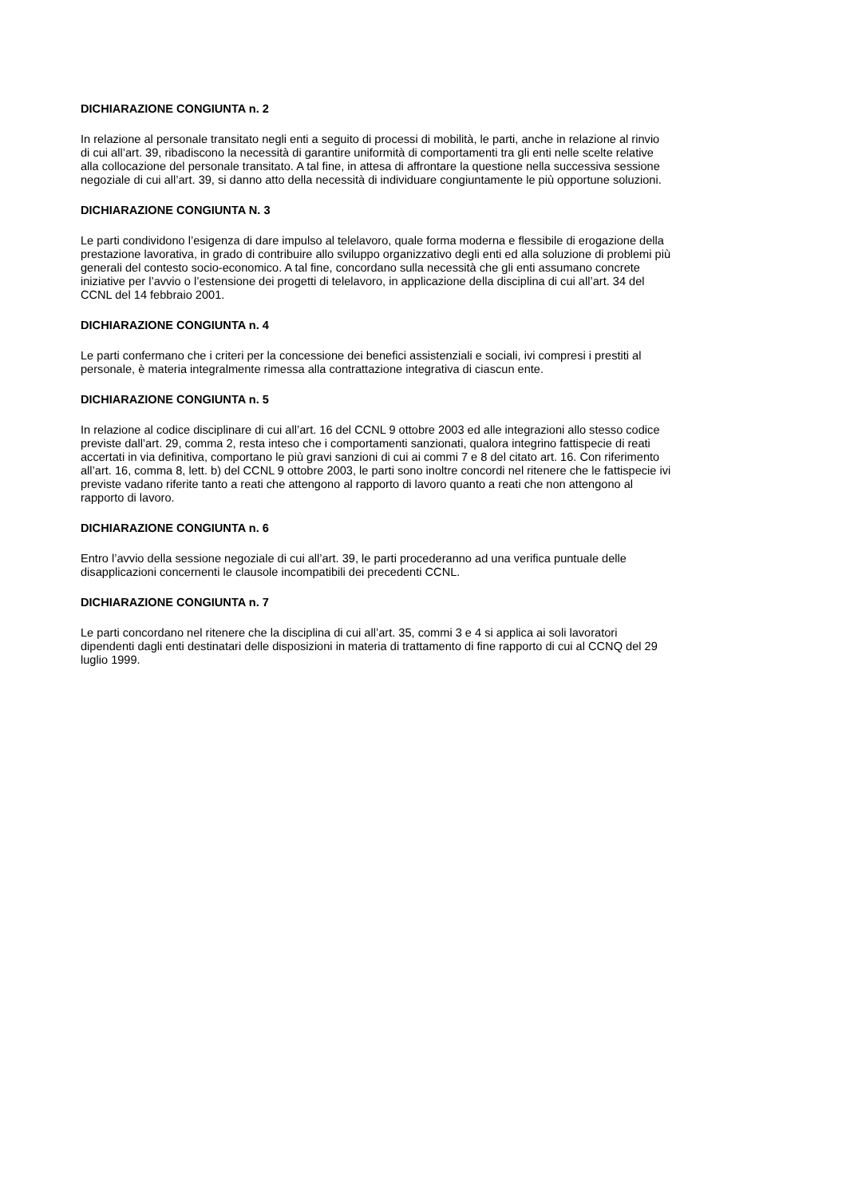DICHIARAZIONE CONGIUNTA n. 2
In relazione al personale transitato negli enti a seguito di processi di mobilità, le parti, anche in relazione al rinvio
di cui all’art. 39, ribadiscono la necessità di garantire uniformità di comportamenti tra gli enti nelle scelte relative
alla collocazione del personale transitato. A tal fine, in attesa di affrontare la questione nella successiva sessione
negoziale di cui all’art. 39, si danno atto della necessità di individuare congiuntamente le più opportune soluzioni.
DICHIARAZIONE CONGIUNTA N. 3
Le parti condividono l’esigenza di dare impulso al telelavoro, quale forma moderna e flessibile di erogazione della
prestazione lavorativa, in grado di contribuire allo sviluppo organizzativo degli enti ed alla soluzione di problemi più
generali del contesto socio-economico. A tal fine, concordano sulla necessità che gli enti assumano concrete
iniziative per l’avvio o l’estensione dei progetti di telelavoro, in applicazione della disciplina di cui all’art. 34 del
CCNL del 14 febbraio 2001.
DICHIARAZIONE CONGIUNTA n. 4
Le parti confermano che i criteri per la concessione dei benefici assistenziali e sociali, ivi compresi i prestiti al
personale, è materia integralmente rimessa alla contrattazione integrativa di ciascun ente.
DICHIARAZIONE CONGIUNTA n. 5
In relazione al codice disciplinare di cui all’art. 16 del CCNL 9 ottobre 2003 ed alle integrazioni allo stesso codice
previste dall’art. 29, comma 2, resta inteso che i comportamenti sanzionati, qualora integrino fattispecie di reati
accertati in via definitiva, comportano le più gravi sanzioni di cui ai commi 7 e 8 del citato art. 16. Con riferimento
all’art. 16, comma 8, lett. b) del CCNL 9 ottobre 2003, le parti sono inoltre concordi nel ritenere che le fattispecie ivi
previste vadano riferite tanto a reati che attengono al rapporto di lavoro quanto a reati che non attengono al
rapporto di lavoro.
DICHIARAZIONE CONGIUNTA n. 6
Entro l’avvio della sessione negoziale di cui all’art. 39, le parti procederanno ad una verifica puntuale delle
disapplicazioni concernenti le clausole incompatibili dei precedenti CCNL.
DICHIARAZIONE CONGIUNTA n. 7
Le parti concordano nel ritenere che la disciplina di cui all’art. 35, commi 3 e 4 si applica ai soli lavoratori
dipendenti dagli enti destinatari delle disposizioni in materia di trattamento di fine rapporto di cui al CCNQ del 29
luglio 1999.